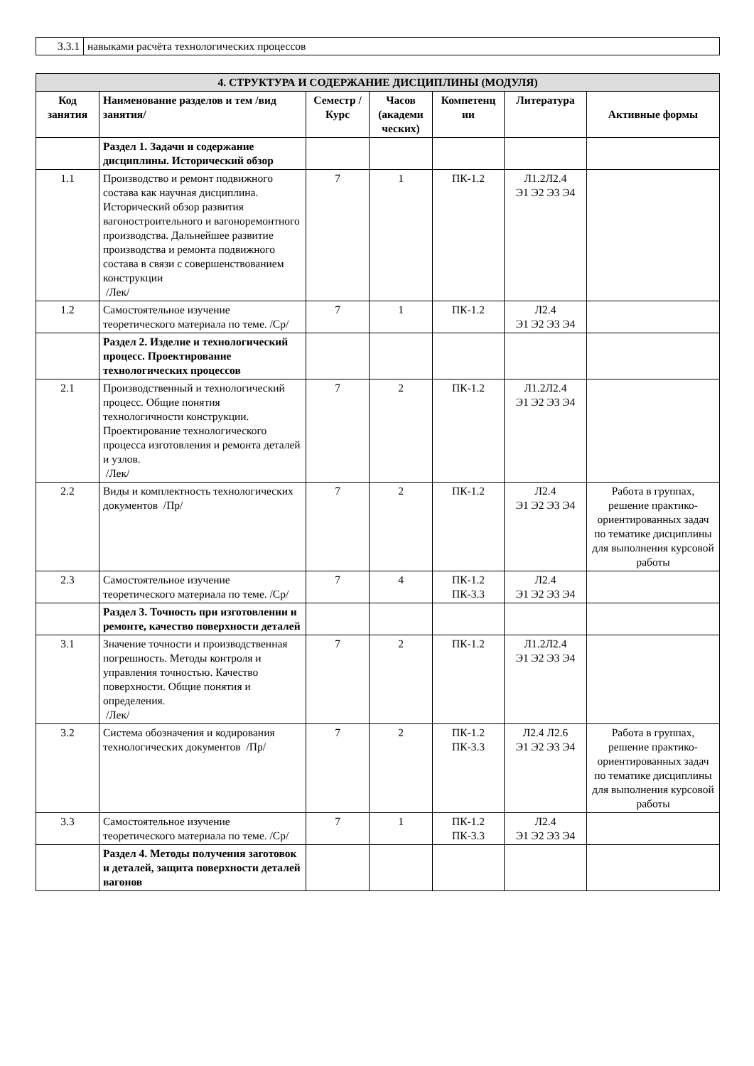| 3.3.1 | навыками расчёта технологических процессов |
| 4. СТРУКТУРА И СОДЕРЖАНИЕ ДИСЦИПЛИНЫ (МОДУЛЯ) | | | | | | |
| Код занятия | Наименование разделов и тем /вид занятия/ | Семестр / Курс | Часов (академи ческих) | Компетенц ии | Литература | Активные формы |
| | Раздел 1. Задачи и содержание дисциплины. Исторический обзор | | | | | |
| 1.1 | Производство и ремонт подвижного состава как научная дисциплина. Исторический обзор развития вагоностроительного и вагоноремонтного производства. Дальнейшее развитие производства и ремонта подвижного состава в связи с совершенствованием конструкции /Лек/ | 7 | 1 | ПК-1.2 | Л1.2Л2.4 Э1 Э2 Э3 Э4 | |
| 1.2 | Самостоятельное изучение теоретического материала по теме. /Ср/ | 7 | 1 | ПК-1.2 | Л2.4 Э1 Э2 Э3 Э4 | |
| | Раздел 2. Изделие и технологический процесс. Проектирование технологических процессов | | | | | |
| 2.1 | Производственный и технологический процесс. Общие понятия технологичности конструкции. Проектирование технологического процесса изготовления и ремонта деталей и узлов. /Лек/ | 7 | 2 | ПК-1.2 | Л1.2Л2.4 Э1 Э2 Э3 Э4 | |
| 2.2 | Виды и комплектность технологических документов /Пр/ | 7 | 2 | ПК-1.2 | Л2.4 Э1 Э2 Э3 Э4 | Работа в группах, решение практико-ориентированных задач по тематике дисциплины для выполнения курсовой работы |
| 2.3 | Самостоятельное изучение теоретического материала по теме. /Ср/ | 7 | 4 | ПК-1.2 ПК-3.3 | Л2.4 Э1 Э2 Э3 Э4 | |
| | Раздел 3. Точность при изготовлении и ремонте, качество поверхности деталей | | | | | |
| 3.1 | Значение точности и производственная погрешность. Методы контроля и управления точностью. Качество поверхности. Общие понятия и определения. /Лек/ | 7 | 2 | ПК-1.2 | Л1.2Л2.4 Э1 Э2 Э3 Э4 | |
| 3.2 | Система обозначения и кодирования технологических документов /Пр/ | 7 | 2 | ПК-1.2 ПК-3.3 | Л2.4 Л2.6 Э1 Э2 Э3 Э4 | Работа в группах, решение практико-ориентированных задач по тематике дисциплины для выполнения курсовой работы |
| 3.3 | Самостоятельное изучение теоретического материала по теме. /Ср/ | 7 | 1 | ПК-1.2 ПК-3.3 | Л2.4 Э1 Э2 Э3 Э4 | |
| | Раздел 4. Методы получения заготовок и деталей, защита поверхности деталей вагонов | | | | | |